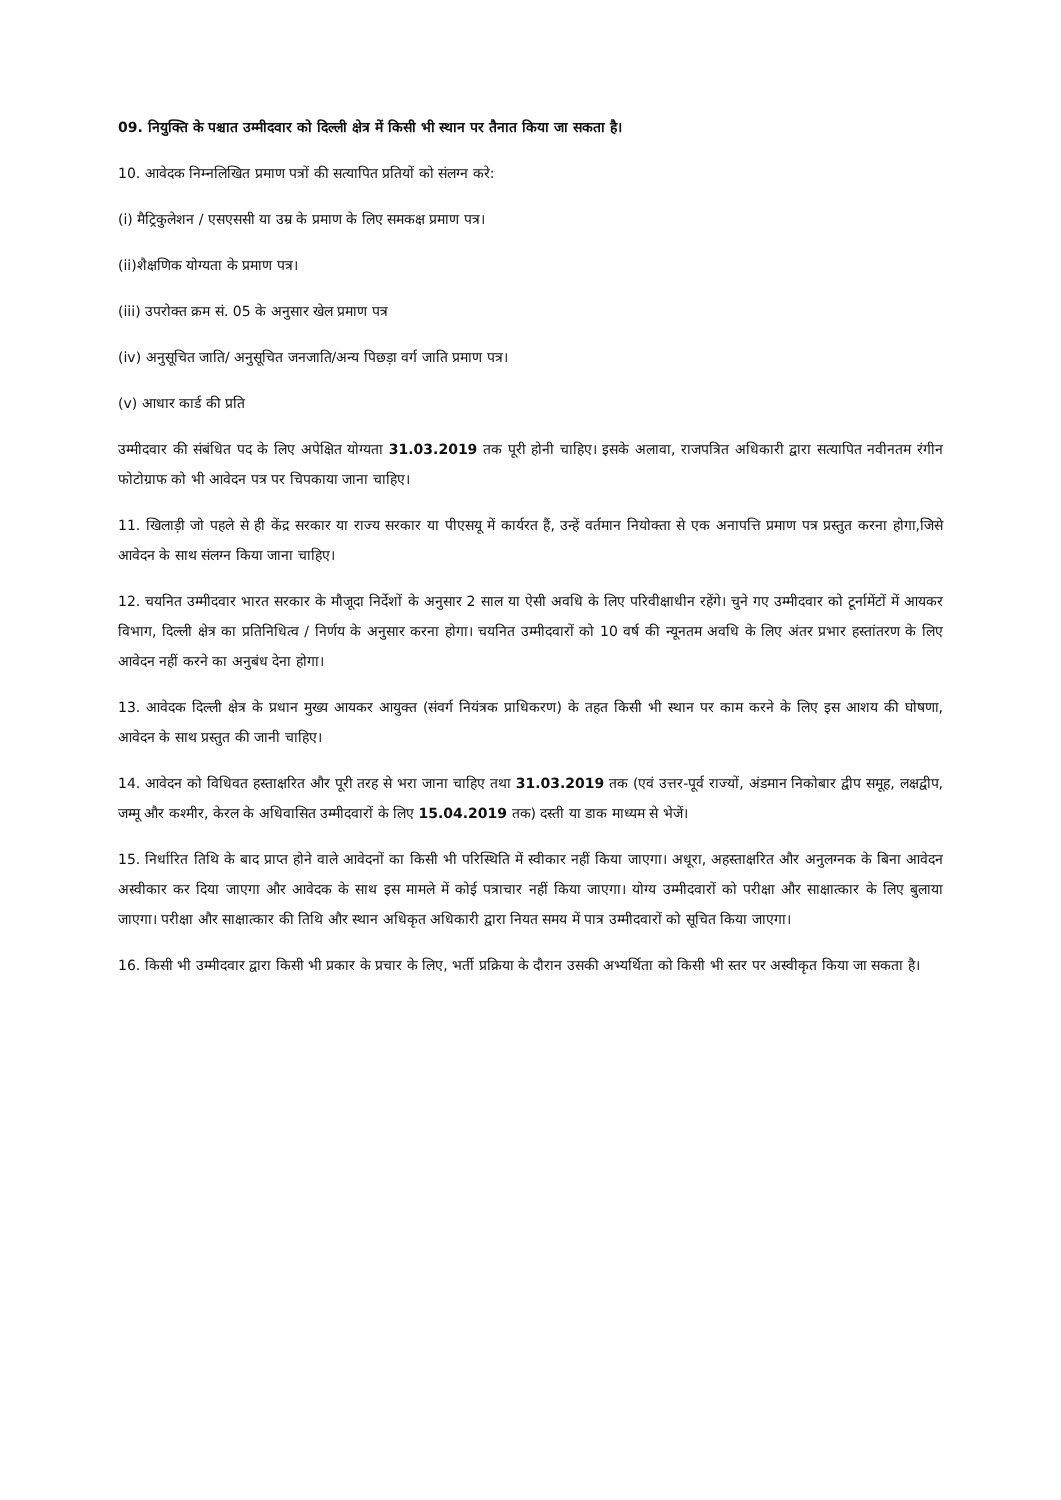09. नियुक्ति के पश्चात उम्मीदवार को दिल्ली क्षेत्र में किसी भी स्थान पर तैनात किया जा सकता है।
10. आवेदक निम्नलिखित प्रमाण पत्रों की सत्यापित प्रतियों को संलग्न करे:
(i) मैट्रिकुलेशन / एसएससी या उम्र के प्रमाण के लिए समकक्ष प्रमाण पत्र।
(ii)शैक्षणिक योग्यता के प्रमाण पत्र।
(iii) उपरोक्त क्रम सं. 05 के अनुसार खेल प्रमाण पत्र
(iv) अनुसूचित जाति/ अनुसूचित जनजाति/अन्य पिछड़ा वर्ग जाति प्रमाण पत्र।
(v) आधार कार्ड की प्रति
उम्मीदवार की संबंधित पद के लिए अपेक्षित योग्यता 31.03.2019 तक पूरी होनी चाहिए। इसके अलावा, राजपत्रित अधिकारी द्वारा सत्यापित नवीनतम रंगीन फोटोग्राफ को भी आवेदन पत्र पर चिपकाया जाना चाहिए।
11. खिलाड़ी जो पहले से ही केंद्र सरकार या राज्य सरकार या पीएसयू में कार्यरत हैं, उन्हें वर्तमान नियोक्ता से एक अनापत्ति प्रमाण पत्र प्रस्तुत करना होगा,जिसे आवेदन के साथ संलग्न किया जाना चाहिए।
12. चयनित उम्मीदवार भारत सरकार के मौजूदा निर्देशों के अनुसार 2 साल या ऐसी अवधि के लिए परिवीक्षाधीन रहेंगे। चुने गए उम्मीदवार को टूर्नामेंटों में आयकर विभाग, दिल्ली क्षेत्र का प्रतिनिधित्व / निर्णय के अनुसार करना होगा। चयनित उम्मीदवारों को 10 वर्ष की न्यूनतम अवधि के लिए अंतर प्रभार हस्तांतरण के लिए आवेदन नहीं करने का अनुबंध देना होगा।
13. आवेदक दिल्ली क्षेत्र के प्रधान मुख्य आयकर आयुक्त (संवर्ग नियंत्रक प्राधिकरण) के तहत किसी भी स्थान पर काम करने के लिए इस आशय की घोषणा, आवेदन के साथ प्रस्तुत की जानी चाहिए।
14. आवेदन को विधिवत हस्ताक्षरित और पूरी तरह से भरा जाना चाहिए तथा 31.03.2019 तक (एवं उत्तर-पूर्व राज्यों, अंडमान निकोबार द्वीप समूह, लक्षद्वीप, जम्मू और कश्मीर, केरल के अधिवासित उम्मीदवारों के लिए 15.04.2019 तक) दस्ती या डाक माध्यम से भेजें।
15. निर्धारित तिथि के बाद प्राप्त होने वाले आवेदनों का किसी भी परिस्थिति में स्वीकार नहीं किया जाएगा। अधूरा, अहस्ताक्षरित और अनुलग्नक के बिना आवेदन अस्वीकार कर दिया जाएगा और आवेदक के साथ इस मामले में कोई पत्राचार नहीं किया जाएगा। योग्य उम्मीदवारों को परीक्षा और साक्षात्कार के लिए बुलाया जाएगा। परीक्षा और साक्षात्कार की तिथि और स्थान अधिकृत अधिकारी द्वारा नियत समय में पात्र उम्मीदवारों को सूचित किया जाएगा।
16. किसी भी उम्मीदवार द्वारा किसी भी प्रकार के प्रचार के लिए, भर्ती प्रक्रिया के दौरान उसकी अभ्यर्थिता को किसी भी स्तर पर अस्वीकृत किया जा सकता है।